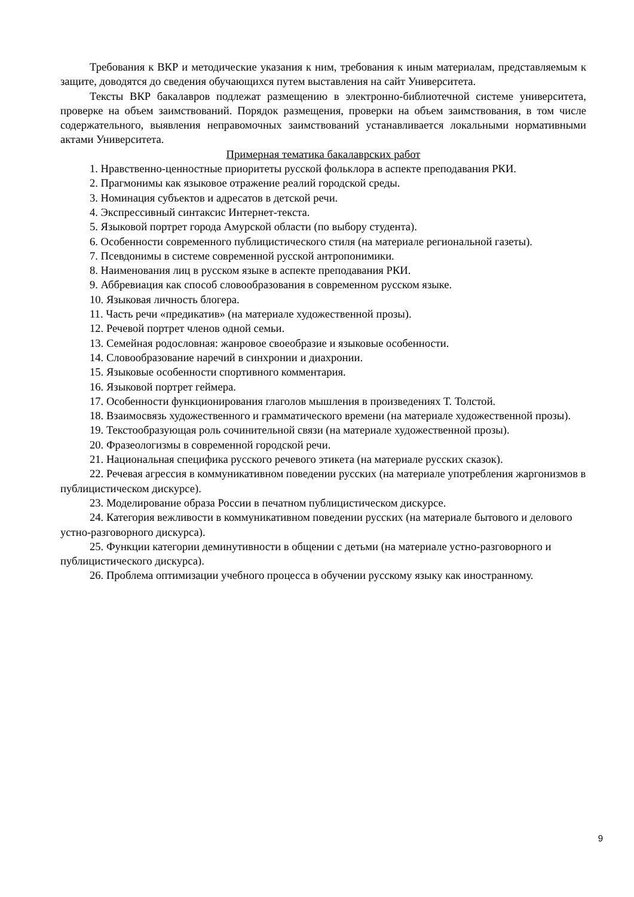Требования к ВКР и методические указания к ним, требования к иным материалам, представляемым к защите, доводятся до сведения обучающихся путем выставления на сайт Университета.
Тексты ВКР бакалавров подлежат размещению в электронно-библиотечной системе университета, проверке на объем заимствований. Порядок размещения, проверки на объем заимствования, в том числе содержательного, выявления неправомочных заимствований устанавливается локальными нормативными актами Университета.
Примерная тематика бакалаврских работ
1. Нравственно-ценностные приоритеты русской фольклора в аспекте преподавания РКИ.
2. Прагмонимы как языковое отражение реалий городской среды.
3. Номинация субъектов и адресатов в детской речи.
4. Экспрессивный синтаксис Интернет-текста.
5. Языковой портрет города Амурской области (по выбору студента).
6. Особенности современного публицистического стиля (на материале региональной газеты).
7. Псевдонимы в системе современной русской антропонимики.
8. Наименования лиц в русском языке в аспекте преподавания РКИ.
9. Аббревиация как способ словообразования в современном русском языке.
10. Языковая личность блогера.
11. Часть речи «предикатив» (на материале художественной прозы).
12. Речевой портрет членов одной семьи.
13. Семейная родословная: жанровое своеобразие и языковые особенности.
14. Словообразование наречий в синхронии и диахронии.
15. Языковые особенности спортивного комментария.
16. Языковой портрет геймера.
17. Особенности функционирования глаголов мышления в произведениях Т. Толстой.
18. Взаимосвязь художественного и грамматического времени (на материале художественной прозы).
19. Текстообразующая роль сочинительной связи (на материале художественной прозы).
20. Фразеологизмы в современной городской речи.
21. Национальная специфика русского речевого этикета (на материале русских сказок).
22. Речевая агрессия в коммуникативном поведении русских (на материале употребления жаргонизмов в публицистическом дискурсе).
23. Моделирование образа России в печатном публицистическом дискурсе.
24. Категория вежливости в коммуникативном поведении русских (на материале бытового и делового устно-разговорного дискурса).
25. Функции категории деминутивности в общении с детьми (на материале устно-разговорного и публицистического дискурса).
26. Проблема оптимизации учебного процесса в обучении русскому языку как иностранному.
9